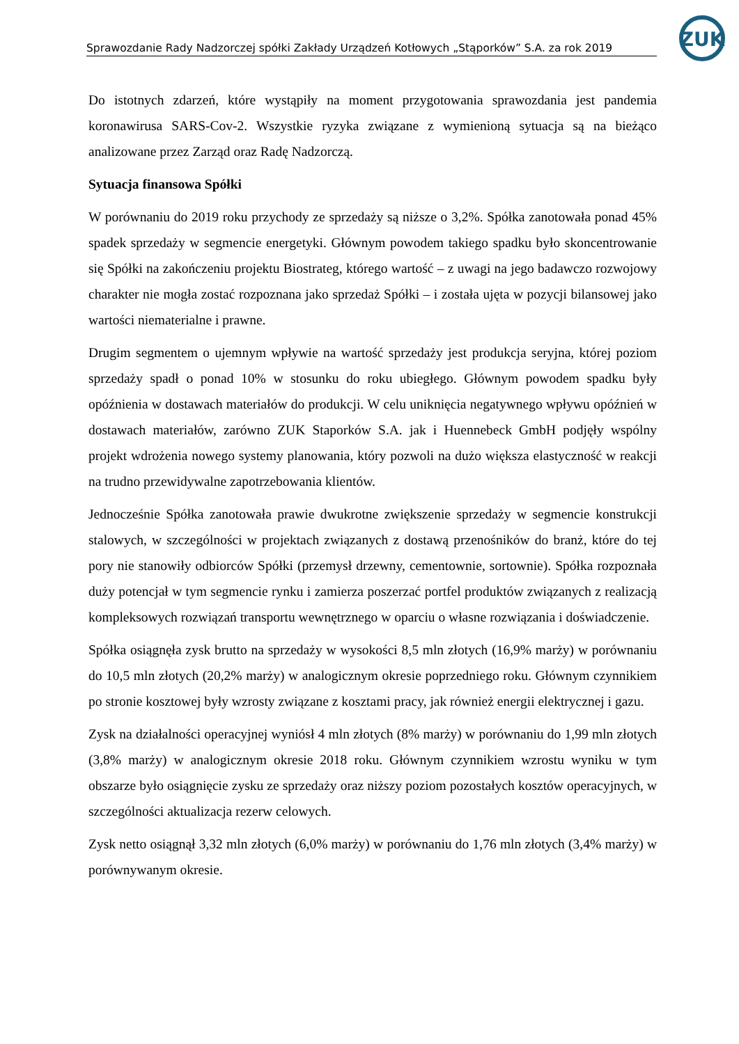ZUK
Sprawozdanie Rady Nadzorczej spółki Zakłady Urządzeń Kotłowych „Stąporków” S.A. za rok 2019
Do istotnych zdarzeń, które wystąpiły na moment przygotowania sprawozdania jest pandemia koronawirusa SARS-Cov-2. Wszystkie ryzyka związane z wymienioną sytuacja są na bieżąco analizowane przez Zarząd oraz Radę Nadzorczą.
Sytuacja finansowa Spółki
W porównaniu do 2019 roku przychody ze sprzedaży są niższe o 3,2%. Spółka zanotowała ponad 45% spadek sprzedaży w segmencie energetyki. Głównym powodem takiego spadku było skoncentrowanie się Spółki na zakończeniu projektu Biostrateg, którego wartość – z uwagi na jego badawczo rozwojowy charakter nie mogła zostać rozpoznana jako sprzedaż Spółki – i została ujęta w pozycji bilansowej jako wartości niematerialne i prawne.
Drugim segmentem o ujemnym wpływie na wartość sprzedaży jest produkcja seryjna, której poziom sprzedaży spadł o ponad 10% w stosunku do roku ubiegłego. Głównym powodem spadku były opóźnienia w dostawach materiałów do produkcji. W celu uniknięcia negatywnego wpływu opóźnień w dostawach materiałów, zarówno ZUK Staporków S.A. jak i Huennebeck GmbH podjęły wspólny projekt wdrożenia nowego systemy planowania, który pozwoli na dużo większa elastyczność w reakcji na trudno przewidywalne zapotrzebowania klientów.
Jednocześnie Spółka zanotowała prawie dwukrotne zwiększenie sprzedaży w segmencie konstrukcji stalowych, w szczególności w projektach związanych z dostawą przenośników do branż, które do tej pory nie stanowiły odbiorców Spółki (przemysł drzewny, cementownie, sortownie). Spółka rozpoznała duży potencjał w tym segmencie rynku i zamierza poszerzać portfel produktów związanych z realizacją kompleksowych rozwiązań transportu wewnętrznego w oparciu o własne rozwiązania i doświadczenie.
Spółka osiągnęła zysk brutto na sprzedaży w wysokości 8,5 mln złotych (16,9% marży) w porównaniu do 10,5 mln złotych (20,2% marży) w analogicznym okresie poprzedniego roku. Głównym czynnikiem po stronie kosztowej były wzrosty związane z kosztami pracy, jak również energii elektrycznej i gazu.
Zysk na działalności operacyjnej wyniósł 4 mln złotych (8% marży) w porównaniu do 1,99 mln złotych (3,8% marży) w analogicznym okresie 2018 roku. Głównym czynnikiem wzrostu wyniku w tym obszarze było osiągnięcie zysku ze sprzedaży oraz niższy poziom pozostałych kosztów operacyjnych, w szczególności aktualizacja rezerw celowych.
Zysk netto osiągnął 3,32 mln złotych (6,0% marży) w porównaniu do 1,76 mln złotych (3,4% marży) w porównywanym okresie.